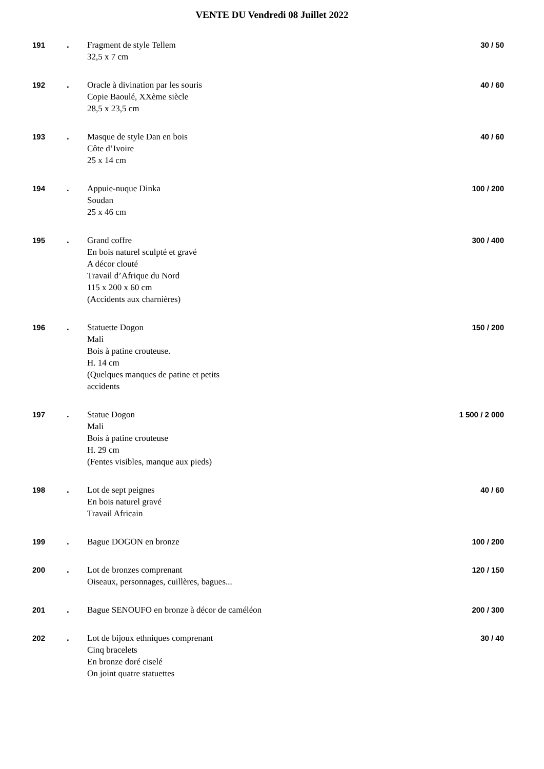VENTE DU Vendredi 08 Juillet 2022
| 191 | . | Fragment de style Tellem 32,5 x 7 cm | 30 / 50 |
| 192 | . | Oracle à divination par les souris Copie Baoulé, XXème siècle 28,5 x 23,5 cm | 40 / 60 |
| 193 | . | Masque de style Dan en bois Côte d’Ivoire 25 x 14 cm | 40 / 60 |
| 194 | . | Appuie-nuque Dinka Soudan 25 x 46 cm | 100 / 200 |
| 195 | . | Grand coffre En bois naturel sculpté et gravé A décor clouté Travail d’Afrique du Nord 115 x 200 x 60 cm (Accidents aux charnières) | 300 / 400 |
| 196 | . | Statuette Dogon Mali Bois à patine crouteuse. H. 14 cm (Quelques manques de patine et petits accidents | 150 / 200 |
| 197 | . | Statue Dogon Mali Bois à patine crouteuse H. 29 cm (Fentes visibles, manque aux pieds) | 1 500 / 2 000 |
| 198 | . | Lot de sept peignes En bois naturel gravé Travail Africain | 40 / 60 |
| 199 | . | Bague DOGON en bronze | 100 / 200 |
| 200 | . | Lot de bronzes comprenant Oiseaux, personnages, cuillères, bagues... | 120 / 150 |
| 201 | . | Bague SENOUFO en bronze à décor de caméléon | 200 / 300 |
| 202 | . | Lot de bijoux ethniques comprenant Cinq bracelets En bronze doré ciselé On joint quatre statuettes | 30 / 40 |